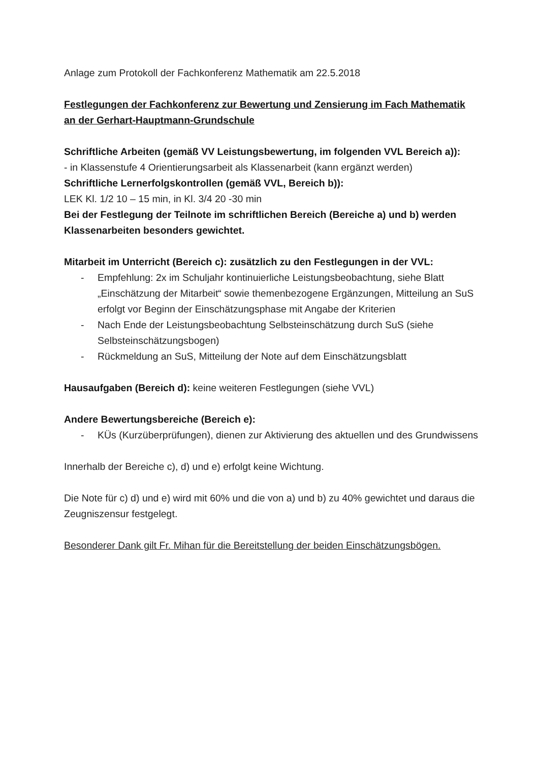Anlage zum Protokoll der Fachkonferenz Mathematik am 22.5.2018
Festlegungen der Fachkonferenz zur Bewertung und Zensierung im Fach Mathematik an der Gerhart-Hauptmann-Grundschule
Schriftliche Arbeiten (gemäß VV Leistungsbewertung, im folgenden VVL Bereich a)):
- in Klassenstufe 4 Orientierungsarbeit als Klassenarbeit (kann ergänzt werden)
Schriftliche Lernerfolgskontrollen (gemäß VVL, Bereich b)):
LEK Kl. 1/2 10 – 15 min, in Kl. 3/4 20 -30 min
Bei der Festlegung der Teilnote im schriftlichen Bereich (Bereiche a) und b) werden Klassenarbeiten besonders gewichtet.
Mitarbeit im Unterricht (Bereich c): zusätzlich zu den Festlegungen in der VVL:
- Empfehlung: 2x im Schuljahr kontinuierliche Leistungsbeobachtung, siehe Blatt „Einschätzung der Mitarbeit“ sowie themenbezogene Ergänzungen, Mitteilung an SuS erfolgt vor Beginn der Einschätzungsphase mit Angabe der Kriterien
- Nach Ende der Leistungsbeobachtung Selbsteinschätzung durch SuS (siehe Selbsteinschätzungsbogen)
- Rückmeldung an SuS, Mitteilung der Note auf dem Einschätzungsblatt
Hausaufgaben (Bereich d): keine weiteren Festlegungen (siehe VVL)
Andere Bewertungsbereiche (Bereich e):
- KÜs (Kurzüberprüfungen), dienen zur Aktivierung des aktuellen und des Grundwissens
Innerhalb der Bereiche c), d) und e) erfolgt keine Wichtung.
Die Note für c) d) und e) wird mit 60% und die von a) und b) zu 40% gewichtet und daraus die Zeugniszensur festgelegt.
Besonderer Dank gilt Fr. Mihan für die Bereitstellung der beiden Einschätzungsbögen.